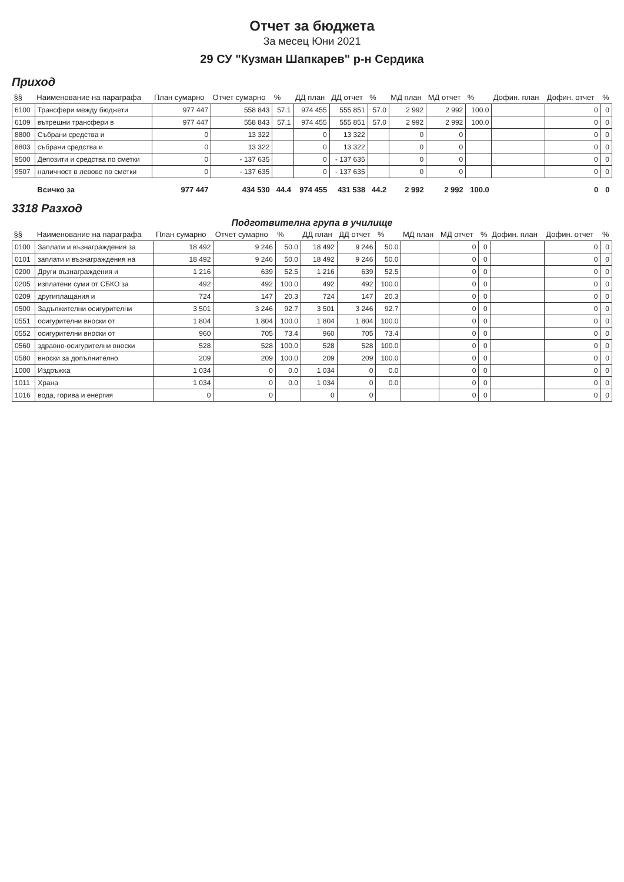Отчет за бюджета
За месец Юни 2021
29 СУ "Кузман Шапкарев" р-н Сердика
Приход
| §§ | Наименование на параграфа | План сумарно | Отчет сумарно | % | ДД план | ДД отчет | % | МД план | МД отчет | % | Дофин. план | Дофин. отчет | % |
| --- | --- | --- | --- | --- | --- | --- | --- | --- | --- | --- | --- | --- | --- |
| 6100 | Трансфери между бюджети | 977 447 | 558 843 | 57.1 | 974 455 | 555 851 | 57.0 | 2 992 | 2 992 | 100.0 | | 0 | 0 |
| 6109 | вътрешни трансфери в | 977 447 | 558 843 | 57.1 | 974 455 | 555 851 | 57.0 | 2 992 | 2 992 | 100.0 | | 0 | 0 |
| 8800 | Събрани средства и | 0 | 13 322 | | 0 | 13 322 | | 0 | 0 | | | 0 | 0 |
| 8803 | събрани средства и | 0 | 13 322 | | 0 | 13 322 | | 0 | 0 | | | 0 | 0 |
| 9500 | Депозити и средства по сметки | 0 | - 137 635 | | 0 | - 137 635 | | 0 | 0 | | | 0 | 0 |
| 9507 | наличност в левове по сметки | 0 | - 137 635 | | 0 | - 137 635 | | 0 | 0 | | | 0 | 0 |
| | Всичко за | 977 447 | 434 530 | 44.4 | 974 455 | 431 538 | 44.2 | 2 992 | 2 992 | 100.0 | | 0 | 0 |
3318 Разход
Подготвителна група в училище
| §§ | Наименование на параграфа | План сумарно | Отчет сумарно | % | ДД план | ДД отчет | % | МД план | МД отчет | % | Дофин. план | Дофин. отчет | % |
| --- | --- | --- | --- | --- | --- | --- | --- | --- | --- | --- | --- | --- | --- |
| 0100 | Заплати и възнаграждения за | 18 492 | 9 246 | 50.0 | 18 492 | 9 246 | 50.0 | | 0 | 0 | | 0 | 0 |
| 0101 | заплати и възнаграждения на | 18 492 | 9 246 | 50.0 | 18 492 | 9 246 | 50.0 | | 0 | 0 | | 0 | 0 |
| 0200 | Други възнаграждения и | 1 216 | 639 | 52.5 | 1 216 | 639 | 52.5 | | 0 | 0 | | 0 | 0 |
| 0205 | изплатени суми от СБКО за | 492 | 492 | 100.0 | 492 | 492 | 100.0 | | 0 | 0 | | 0 | 0 |
| 0209 | другиплащания и | 724 | 147 | 20.3 | 724 | 147 | 20.3 | | 0 | 0 | | 0 | 0 |
| 0500 | Задължителни осигурителни | 3 501 | 3 246 | 92.7 | 3 501 | 3 246 | 92.7 | | 0 | 0 | | 0 | 0 |
| 0551 | осигурителни вноски от | 1 804 | 1 804 | 100.0 | 1 804 | 1 804 | 100.0 | | 0 | 0 | | 0 | 0 |
| 0552 | осигурителни вноски от | 960 | 705 | 73.4 | 960 | 705 | 73.4 | | 0 | 0 | | 0 | 0 |
| 0560 | здравно-осигурителни вноски | 528 | 528 | 100.0 | 528 | 528 | 100.0 | | 0 | 0 | | 0 | 0 |
| 0580 | вноски за допълнително | 209 | 209 | 100.0 | 209 | 209 | 100.0 | | 0 | 0 | | 0 | 0 |
| 1000 | Издръжка | 1 034 | 0 | 0.0 | 1 034 | 0 | 0.0 | | 0 | 0 | | 0 | 0 |
| 1011 | Храна | 1 034 | 0 | 0.0 | 1 034 | 0 | 0.0 | | 0 | 0 | | 0 | 0 |
| 1016 | вода, горива и енергия | 0 | 0 | | 0 | 0 | | | 0 | 0 | | 0 | 0 |